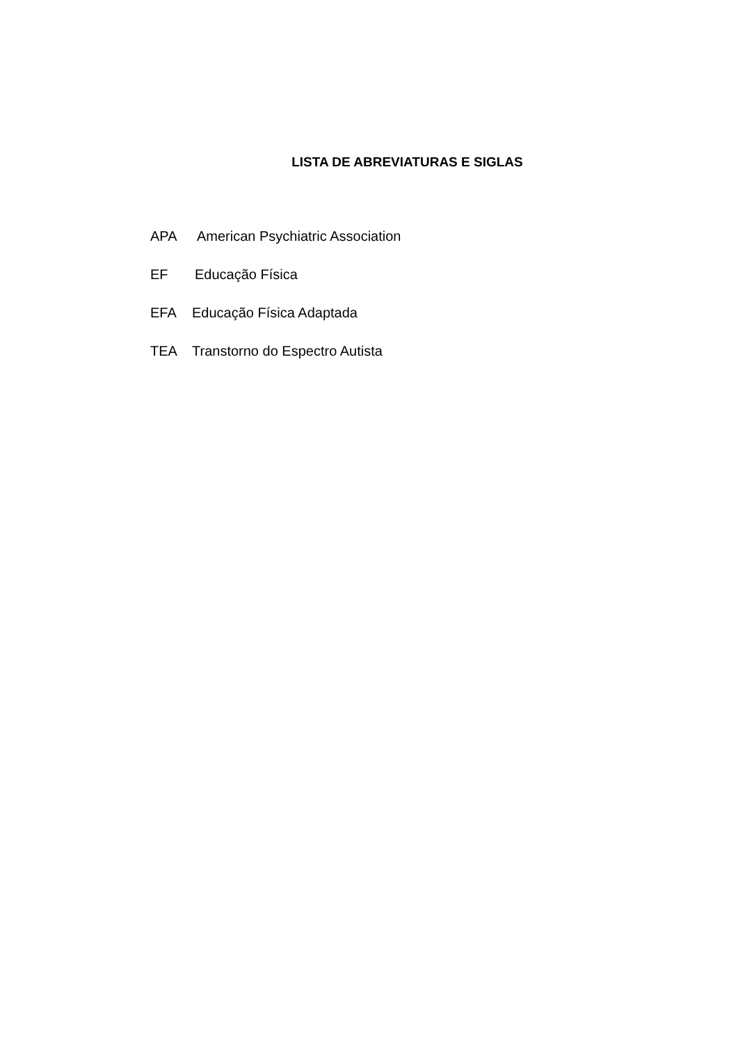LISTA DE ABREVIATURAS E SIGLAS
APA American Psychiatric Association
EF Educação Física
EFA Educação Física Adaptada
TEA Transtorno do Espectro Autista